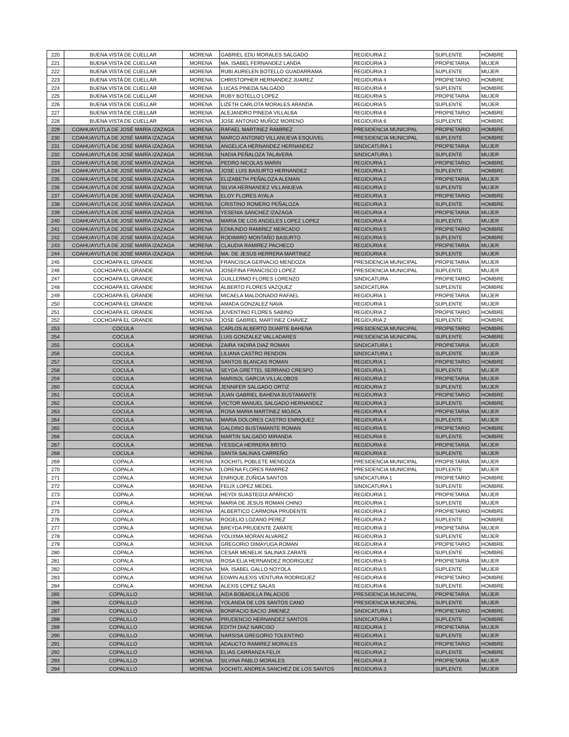| 220 | BUENA VISTA DE CUELLAR | MORENA | GABRIEL EDU MORALES SALGADO | REGIDURIA 2 | SUPLENTE | HOMBRE |
| 221 | BUENA VISTA DE CUELLAR | MORENA | MA. ISABEL FERNANDEZ LANDA | REGIDURIA 3 | PROPIETARIA | MUJER |
| 222 | BUENA VISTA DE CUELLAR | MORENA | RUBI AURELEN BOTELLO GUADARRAMA | REGIDURIA 3 | SUPLENTE | MUJER |
| 223 | BUENA VISTA DE CUELLAR | MORENA | CHRISTOPHER HERNANDEZ JUAREZ | REGIDURIA 4 | PROPIETARIO | HOMBRE |
| 224 | BUENA VISTA DE CUELLAR | MORENA | LUCAS PINEDA SALGADO | REGIDURIA 4 | SUPLENTE | HOMBRE |
| 225 | BUENA VISTA DE CUELLAR | MORENA | RUBY BOTELLO LOPEZ | REGIDURIA 5 | PROPIETARIA | MUJER |
| 226 | BUENA VISTA DE CUELLAR | MORENA | LIZETH CARLOTA MORALES ARANDA | REGIDURIA 5 | SUPLENTE | MUJER |
| 227 | BUENA VISTA DE CUELLAR | MORENA | ALEJANDRO PINEDA VILLALBA | REGIDURIA 6 | PROPIETARIO | HOMBRE |
| 228 | BUENA VISTA DE CUELLAR | MORENA | JOSE ANTONIO MUÑOZ MORENO | REGIDURIA 6 | SUPLENTE | HOMBRE |
| 229 | COAHUAYUTLA DE JOSÉ MARÍA IZAZAGA | MORENA | RAFAEL MARTINEZ RAMIREZ | PRESIDENCIA MUNICIPAL | PROPIETARIO | HOMBRE |
| 230 | COAHUAYUTLA DE JOSÉ MARÍA IZAZAGA | MORENA | MARCO ANTONIO VILLANUEVA ESQUIVEL | PRESIDENCIA MUNICIPAL | SUPLENTE | HOMBRE |
| 231 | COAHUAYUTLA DE JOSÉ MARÍA IZAZAGA | MORENA | ANGELICA HERNANDEZ HERNANDEZ | SINDICATURA 1 | PROPIETARIA | MUJER |
| 232 | COAHUAYUTLA DE JOSÉ MARÍA IZAZAGA | MORENA | NADIA PEÑALOZA TALAVERA | SINDICATURA 1 | SUPLENTE | MUJER |
| 233 | COAHUAYUTLA DE JOSÉ MARÍA IZAZAGA | MORENA | PEDRO NICOLAS MARIN | REGIDURIA 1 | PROPIETARIO | HOMBRE |
| 234 | COAHUAYUTLA DE JOSÉ MARÍA IZAZAGA | MORENA | JOSE LUIS BASURTO HERNANDEZ | REGIDURIA 1 | SUPLENTE | HOMBRE |
| 235 | COAHUAYUTLA DE JOSÉ MARÍA IZAZAGA | MORENA | ELIZABETH PEÑALOZA ALEMAN | REGIDURIA 2 | PROPIETARIA | MUJER |
| 236 | COAHUAYUTLA DE JOSÉ MARÍA IZAZAGA | MORENA | SILVIA HERNANDEZ VILLANUEVA | REGIDURIA 2 | SUPLENTE | MUJER |
| 237 | COAHUAYUTLA DE JOSÉ MARÍA IZAZAGA | MORENA | ELOY FLORES AYALA | REGIDURIA 3 | PROPIETARIO | HOMBRE |
| 238 | COAHUAYUTLA DE JOSÉ MARÍA IZAZAGA | MORENA | CRISTINO ROMERO PEÑALOZA | REGIDURIA 3 | SUPLENTE | HOMBRE |
| 239 | COAHUAYUTLA DE JOSÉ MARÍA IZAZAGA | MORENA | YESENIA SANCHEZ IZAZAGA | REGIDURIA 4 | PROPIETARIA | MUJER |
| 240 | COAHUAYUTLA DE JOSÉ MARÍA IZAZAGA | MORENA | MARIA DE LOS ANGELES LOPEZ LOPEZ | REGIDURIA 4 | SUPLENTE | MUJER |
| 241 | COAHUAYUTLA DE JOSÉ MARÍA IZAZAGA | MORENA | EDMUNDO RAMIREZ MERCADO | REGIDURIA 5 | PROPIETARIO | HOMBRE |
| 242 | COAHUAYUTLA DE JOSÉ MARÍA IZAZAGA | MORENA | RODIMIRO MONTAÑO BASURTO | REGIDURIA 5 | SUPLENTE | HOMBRE |
| 243 | COAHUAYUTLA DE JOSÉ MARÍA IZAZAGA | MORENA | CLAUDIA RAMIREZ PACHECO | REGIDURIA 6 | PROPIETARIA | MUJER |
| 244 | COAHUAYUTLA DE JOSÉ MARÍA IZAZAGA | MORENA | MA. DE JESUS HERRERA MARTINEZ | REGIDURIA 6 | SUPLENTE | MUJER |
| 245 | COCHOAPA EL GRANDE | MORENA | FRANCISCA GERVACIO MENDOZA | PRESIDENCIA MUNICIPAL | PROPIETARIA | MUJER |
| 246 | COCHOAPA EL GRANDE | MORENA | JOSEFINA FRANCISCO LOPEZ | PRESIDENCIA MUNICIPAL | SUPLENTE | MUJER |
| 247 | COCHOAPA EL GRANDE | MORENA | GUILLERMO FLORES LORENZO | SINDICATURA | PROPIETARIO | HOMBRE |
| 248 | COCHOAPA EL GRANDE | MORENA | ALBERTO FLORES VAZQUEZ | SINDICATURA | SUPLENTE | HOMBRE |
| 249 | COCHOAPA EL GRANDE | MORENA | MICAELA MALDONADO RAFAEL | REGIDURIA 1 | PROPIETARIA | MUJER |
| 250 | COCHOAPA EL GRANDE | MORENA | AMADA GONZALEZ NAVA | REGIDURIA 1 | SUPLENTE | MUJER |
| 251 | COCHOAPA EL GRANDE | MORENA | JUVENTINO FLORES SABINO | REGIDURIA 2 | PROPIETARIO | HOMBRE |
| 252 | COCHOAPA EL GRANDE | MORENA | JOSE GABRIEL MARTINEZ CHAVEZ | REGIDURIA 2 | SUPLENTE | HOMBRE |
| 253 | COCULA | MORENA | CARLOS ALBERTO DUARTE BAHENA | PRESIDENCIA MUNICIPAL | PROPIETARIO | HOMBRE |
| 254 | COCULA | MORENA | LUIS GONZALEZ VALLADARES | PRESIDENCIA MUNICIPAL | SUPLENTE | HOMBRE |
| 255 | COCULA | MORENA | ZAIRA YADIRA DIAZ ROMAN | SINDICATURA 1 | PROPIETARIA | MUJER |
| 256 | COCULA | MORENA | LILIANA CASTRO RENDON | SINDICATURA 1 | SUPLENTE | MUJER |
| 257 | COCULA | MORENA | SANTOS BLANCAS ROMAN | REGIDURIA 1 | PROPIETARIO | HOMBRE |
| 258 | COCULA | MORENA | SEYDA GRETTEL SERRANO CRESPO | REGIDURIA 1 | SUPLENTE | MUJER |
| 259 | COCULA | MORENA | MARISOL GARCIA VILLALOBOS | REGIDURIA 2 | PROPIETARIA | MUJER |
| 260 | COCULA | MORENA | JENNIFER SALGADO ORTIZ | REGIDURIA 2 | SUPLENTE | MUJER |
| 261 | COCULA | MORENA | JUAN GABRIEL BAHENA BUSTAMANTE | REGIDURIA 3 | PROPIETARIO | HOMBRE |
| 262 | COCULA | MORENA | VICTOR MANUEL SALGADO HERNANDEZ | REGIDURIA 3 | SUPLENTE | HOMBRE |
| 263 | COCULA | MORENA | ROSA MARIA MARTINEZ MOJICA | REGIDURIA 4 | PROPIETARIA | MUJER |
| 264 | COCULA | MORENA | MARIA DOLORES CASTRO ENRIQUEZ | REGIDURIA 4 | SUPLENTE | MUJER |
| 265 | COCULA | MORENA | GALDINO BUSTAMANTE ROMAN | REGIDURIA 5 | PROPIETARIO | HOMBRE |
| 266 | COCULA | MORENA | MARTIN SALGADO MIRANDA | REGIDURIA 5 | SUPLENTE | HOMBRE |
| 267 | COCULA | MORENA | YESSICA HERRERA BRITO | REGIDURIA 6 | PROPIETARIA | MUJER |
| 268 | COCULA | MORENA | SANTA SALINAS CARREÑO | REGIDURIA 6 | SUPLENTE | MUJER |
| 269 | COPALA | MORENA | XOCHITL POBLETE MENDOZA | PRESIDENCIA MUNICIPAL | PROPIETARIA | MUJER |
| 270 | COPALA | MORENA | LORENA FLORES RAMIREZ | PRESIDENCIA MUNICIPAL | SUPLENTE | MUJER |
| 271 | COPALA | MORENA | ENRIQUE ZUÑIGA SANTOS | SINDICATURA 1 | PROPIETARIO | HOMBRE |
| 272 | COPALA | MORENA | FELIX LOPEZ MEDEL | SINDICATURA 1 | SUPLENTE | HOMBRE |
| 273 | COPALA | MORENA | HEYDI SUASTEGUI APARICIO | REGIDURIA 1 | PROPIETARIA | MUJER |
| 274 | COPALA | MORENA | MARIA DE JESUS ROMAN CHINO | REGIDURIA 1 | SUPLENTE | MUJER |
| 275 | COPALA | MORENA | ALBERTICO CARMONA PRUDENTE | REGIDURIA 2 | PROPIETARIO | HOMBRE |
| 276 | COPALA | MORENA | ROGELIO LOZANO PEREZ | REGIDURIA 2 | SUPLENTE | HOMBRE |
| 277 | COPALA | MORENA | BREYDA PRUDENTE ZARATE | REGIDURIA 3 | PROPIETARIA | MUJER |
| 278 | COPALA | MORENA | YOLIXMA MORAN ALVAREZ | REGIDURIA 3 | SUPLENTE | MUJER |
| 279 | COPALA | MORENA | GREGORIO DIMAYUGA ROMAN | REGIDURIA 4 | PROPIETARIO | HOMBRE |
| 280 | COPALA | MORENA | CESAR MENELIK SALINAS ZARATE | REGIDURIA 4 | SUPLENTE | HOMBRE |
| 281 | COPALA | MORENA | ROSA ELIA HERNANDEZ RODRIGUEZ | REGIDURIA 5 | PROPIETARIA | MUJER |
| 282 | COPALA | MORENA | MA. ISABEL GALLO NOYOLA | REGIDURIA 5 | SUPLENTE | MUJER |
| 283 | COPALA | MORENA | EDWIN ALEXIS VENTURA RODRIGUEZ | REGIDURIA 6 | PROPIETARIO | HOMBRE |
| 284 | COPALA | MORENA | ALEXIS LOPEZ SALAS | REGIDURIA 6 | SUPLENTE | HOMBRE |
| 285 | COPALILLO | MORENA | AIDA BOBADILLA PALACIOS | PRESIDENCIA MUNICIPAL | PROPIETARIA | MUJER |
| 286 | COPALILLO | MORENA | YOLANDA DE LOS SANTOS CANO | PRESIDENCIA MUNICIPAL | SUPLENTE | MUJER |
| 287 | COPALILLO | MORENA | BONIFACIO BACIO JIMENEZ | SINDICATURA 1 | PROPIETARIO | HOMBRE |
| 288 | COPALILLO | MORENA | PRUDENCIO HERNANDEZ SANTOS | SINDICATURA 1 | SUPLENTE | HOMBRE |
| 289 | COPALILLO | MORENA | EDITH DIAZ NARCISO | REGIDURIA 1 | PROPIETARIA | MUJER |
| 290 | COPALILLO | MORENA | NARSISA GREGORIO TOLENTINO | REGIDURIA 1 | SUPLENTE | MUJER |
| 291 | COPALILLO | MORENA | ADAUCTO RAMIREZ MORALES | REGIDURIA 2 | PROPIETARIO | HOMBRE |
| 292 | COPALILLO | MORENA | ELIAS CARRANZA FELIX | REGIDURIA 2 | SUPLENTE | HOMBRE |
| 293 | COPALILLO | MORENA | SILVINA PABLO MORALES | REGIDURIA 3 | PROPIETARIA | MUJER |
| 294 | COPALILLO | MORENA | XOCHITL ANDREA SANCHEZ DE LOS SANTOS | REGIDURIA 3 | SUPLENTE | MUJER |